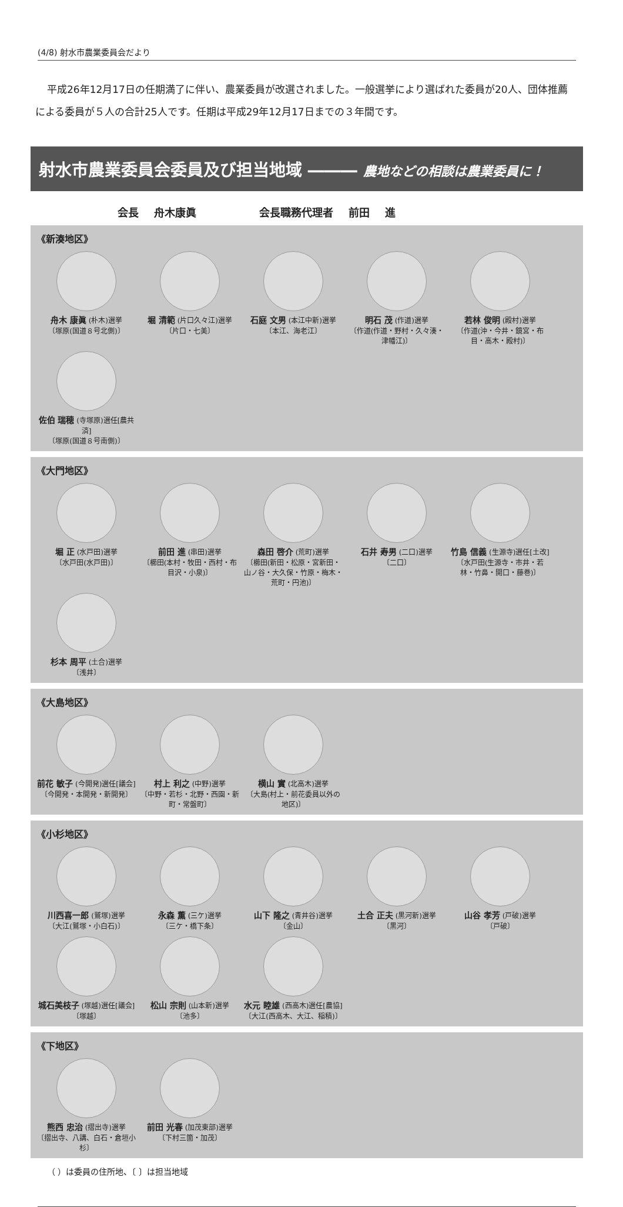(4/8) 射水市農業委員会だより
平成26年12月17日の任期満了に伴い、農業委員が改選されました。一般選挙により選ばれた委員が20人、団体推薦による委員が５人の合計25人です。任期は平成29年12月17日までの３年間です。
射水市農業委員会委員及び担当地域 ――― 農地などの相談は農業委員に！
会長 舟木康眞 　　　 会長職務代理者 前田 進
《新湊地区》
舟木 康眞 (朴木)選挙
〔塚原(国道８号北側)〕
堀 清範 (片口久々江)選挙
〔片口・七美〕
石庭 文男 (本江中新)選挙
〔本江、海老江〕
明石 茂 (作道)選挙
〔作道(作道・野村・久々湊・津幡江)〕
若林 俊明 (殿村)選挙
〔作道(沖・今井・鏡宮・布目・高木・殿村)〕
佐伯 瑞穂 (寺塚原)選任[農共済]
〔塚原(国道８号南側)〕
《大門地区》
堀 正 (水戸田)選挙
〔水戸田(水戸田)〕
前田 進 (串田)選挙
〔櫛田(本村・牧田・西村・布目沢・小泉)〕
森田 啓介 (荒町)選挙
〔櫛田(新田・松原・宮新田・山ノ谷・大久保・竹原・梅木・荒町・円池)〕
石井 寿男 (二口)選挙
〔二口〕
竹島 信義 (生源寺)選任[土改]
〔水戸田(生源寺・市井・若林・竹鼻・開口・藤巻)〕
杉本 周平 (土合)選挙
〔浅井〕
《大島地区》
前花 敏子 (今開発)選任[議会]
〔今開発・本開発・新開発〕
村上 利之 (中野)選挙
〔中野・若杉・北野・西園・新町・常盤町〕
横山 實 (北高木)選挙
〔大島(村上・前花委員以外の地区)〕
《小杉地区》
川西喜一郎 (鷲塚)選挙
〔大江(鷲塚・小白石)〕
永森 薫 (三ケ)選挙
〔三ケ・橋下条〕
山下 隆之 (青井谷)選挙
〔金山〕
土合 正夫 (黒河新)選挙
〔黒河〕
山谷 孝芳 (戸破)選挙
〔戸破〕
城石美枝子 (塚越)選任[議会]
〔塚越〕
松山 宗則 (山本新)選挙
〔池多〕
水元 睦雄 (西高木)選任[農協]
〔大江(西高木、大江、稲積)〕
《下地区》
熊西 忠治 (摺出寺)選挙
〔摺出寺、八講、白石・倉垣小杉〕
前田 光春 (加茂東部)選挙
〔下村三箇・加茂〕
（ ）は委員の住所地、〔 〕は担当地域